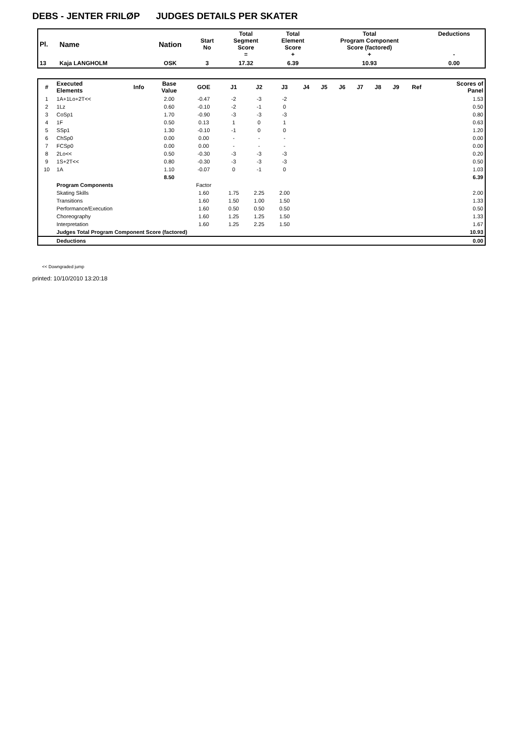DEBS - JENTER FRILØP JUDGES DETAILS PER SKATER
| Pl. | Name | Nation | Start No | Total Segment Score = | Total Element Score + | Total Program Component Score (factored) + | Deductions - |
| --- | --- | --- | --- | --- | --- | --- | --- |
| 13 | Kaja LANGHOLM | OSK | 3 | 17.32 | 6.39 | 10.93 | 0.00 |
| # | Executed Elements | Info | Base Value | GOE | J1 | J2 | J3 | J4 | J5 | J6 | J7 | J8 | J9 | Ref | Scores of Panel |
| --- | --- | --- | --- | --- | --- | --- | --- | --- | --- | --- | --- | --- | --- | --- | --- |
| 1 | 1A+1Lo+2T<< | | 2.00 | -0.47 | -2 | -3 | -2 | | | | | | | | 1.53 |
| 2 | 1Lz | | 0.60 | -0.10 | -2 | -1 | 0 | | | | | | | | 0.50 |
| 3 | CoSp1 | | 1.70 | -0.90 | -3 | -3 | -3 | | | | | | | | 0.80 |
| 4 | 1F | | 0.50 | 0.13 | 1 | 0 | 1 | | | | | | | | 0.63 |
| 5 | SSp1 | | 1.30 | -0.10 | -1 | 0 | 0 | | | | | | | | 1.20 |
| 6 | ChSp0 | | 0.00 | 0.00 | - | - | - | | | | | | | | 0.00 |
| 7 | FCSp0 | | 0.00 | 0.00 | - | - | - | | | | | | | | 0.00 |
| 8 | 2Lo<< | | 0.50 | -0.30 | -3 | -3 | -3 | | | | | | | | 0.20 |
| 9 | 1S+2T<< | | 0.80 | -0.30 | -3 | -3 | -3 | | | | | | | | 0.50 |
| 10 | 1A | | 1.10 | -0.07 | 0 | -1 | 0 | | | | | | | | 1.03 |
| | | | 8.50 | | | | | | | | | | | | 6.39 |
| | Program Components | | | Factor | | | | | | | | | | | |
| | Skating Skills | | | 1.60 | 1.75 | 2.25 | 2.00 | | | | | | | | 2.00 |
| | Transitions | | | 1.60 | 1.50 | 1.00 | 1.50 | | | | | | | | 1.33 |
| | Performance/Execution | | | 1.60 | 0.50 | 0.50 | 0.50 | | | | | | | | 0.50 |
| | Choreography | | | 1.60 | 1.25 | 1.25 | 1.50 | | | | | | | | 1.33 |
| | Interpretation | | | 1.60 | 1.25 | 2.25 | 1.50 | | | | | | | | 1.67 |
| | Judges Total Program Component Score (factored) | | | | | | | | | | | | | | 10.93 |
| | Deductions | | | | | | | | | | | | | | 0.00 |
<< Downgraded jump
printed: 10/10/2010 13:20:18